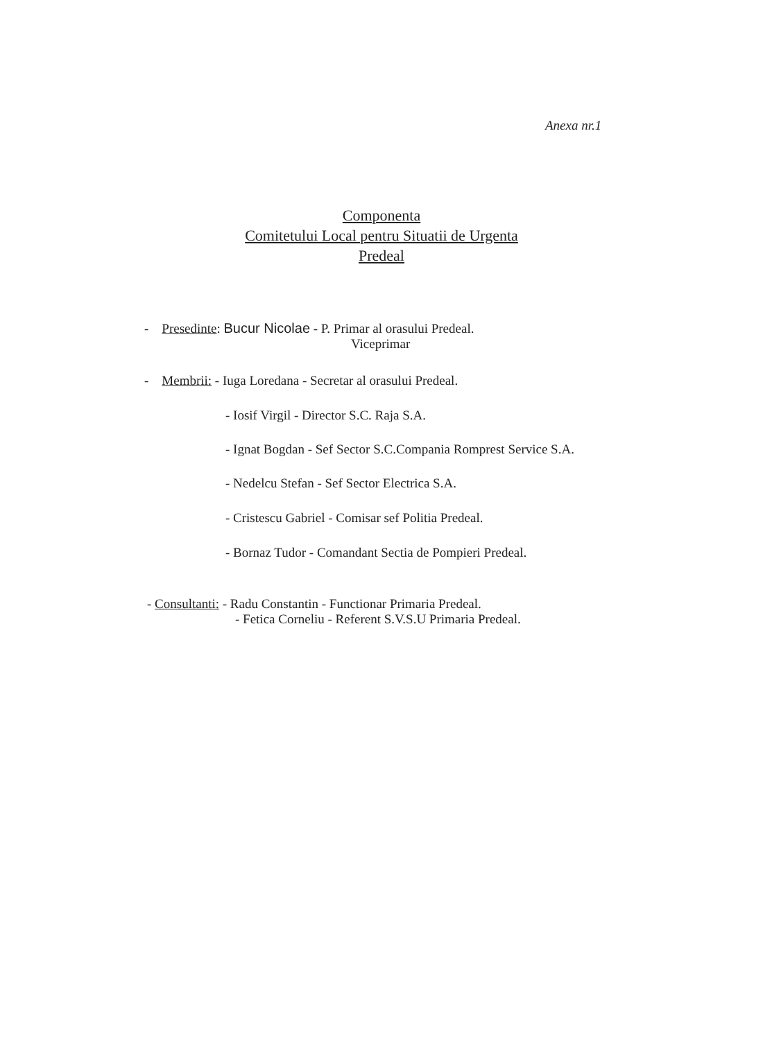Anexa nr.1
Componenta
Comitetului Local pentru Situatii de Urgenta
Predeal
- Presedinte: Bucur Nicolae - P. Primar al orasului Predeal.
Viceprimar
- Membrii: - Iuga Loredana - Secretar al orasului Predeal.
- Iosif Virgil - Director S.C. Raja S.A.
- Ignat Bogdan - Sef Sector S.C.Compania Romprest Service S.A.
- Nedelcu Stefan - Sef Sector Electrica S.A.
- Cristescu Gabriel - Comisar sef Politia Predeal.
- Bornaz Tudor - Comandant Sectia de Pompieri Predeal.
- Consultanti: - Radu Constantin - Functionar Primaria Predeal.
- Fetica Corneliu - Referent S.V.S.U Primaria Predeal.